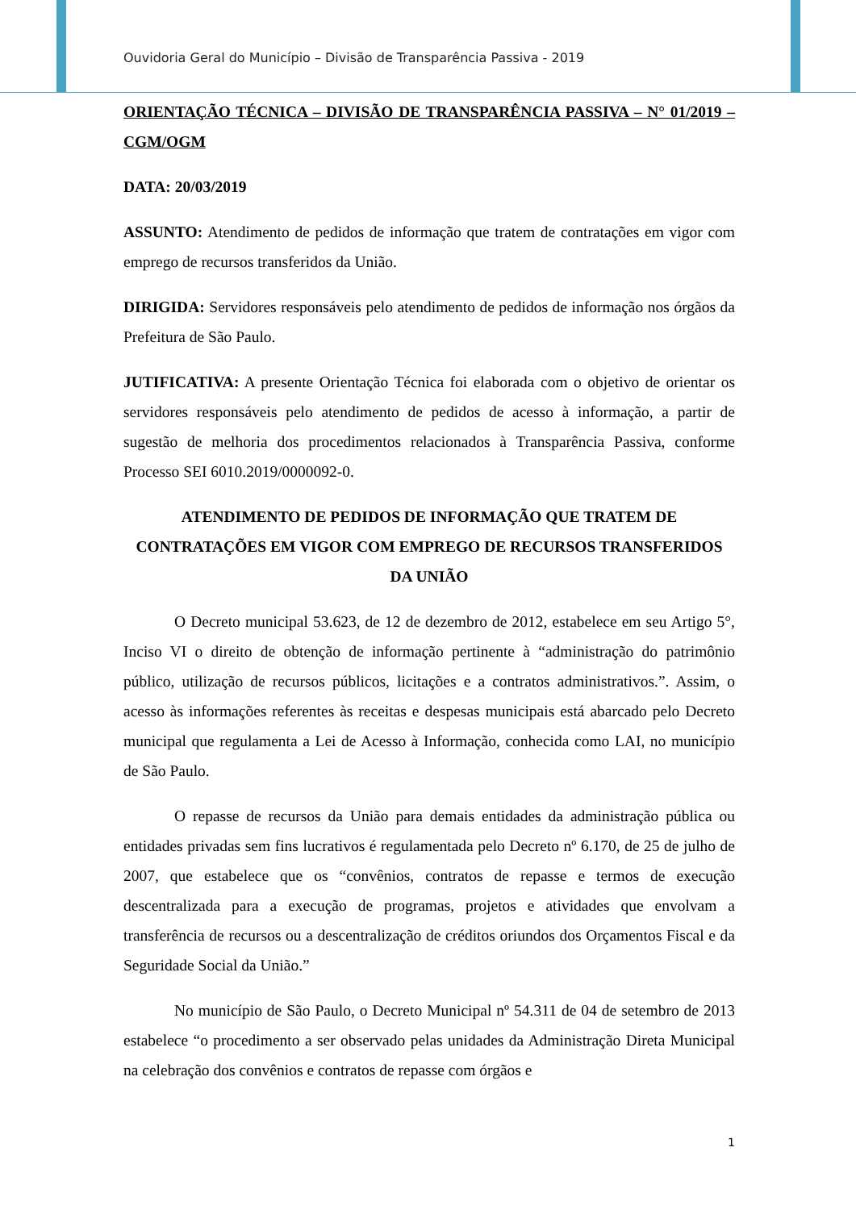Ouvidoria Geral do Município – Divisão de Transparência Passiva - 2019
ORIENTAÇÃO TÉCNICA – DIVISÃO DE TRANSPARÊNCIA PASSIVA – N° 01/2019 – CGM/OGM
DATA: 20/03/2019
ASSUNTO: Atendimento de pedidos de informação que tratem de contratações em vigor com emprego de recursos transferidos da União.
DIRIGIDA: Servidores responsáveis pelo atendimento de pedidos de informação nos órgãos da Prefeitura de São Paulo.
JUTIFICATIVA: A presente Orientação Técnica foi elaborada com o objetivo de orientar os servidores responsáveis pelo atendimento de pedidos de acesso à informação, a partir de sugestão de melhoria dos procedimentos relacionados à Transparência Passiva, conforme Processo SEI 6010.2019/0000092-0.
ATENDIMENTO DE PEDIDOS DE INFORMAÇÃO QUE TRATEM DE CONTRATAÇÕES EM VIGOR COM EMPREGO DE RECURSOS TRANSFERIDOS DA UNIÃO
O Decreto municipal 53.623, de 12 de dezembro de 2012, estabelece em seu Artigo 5°, Inciso VI o direito de obtenção de informação pertinente à “administração do patrimônio público, utilização de recursos públicos, licitações e a contratos administrativos.”. Assim, o acesso às informações referentes às receitas e despesas municipais está abarcado pelo Decreto municipal que regulamenta a Lei de Acesso à Informação, conhecida como LAI, no município de São Paulo.
O repasse de recursos da União para demais entidades da administração pública ou entidades privadas sem fins lucrativos é regulamentada pelo Decreto nº 6.170, de 25 de julho de 2007, que estabelece que os “convênios, contratos de repasse e termos de execução descentralizada para a execução de programas, projetos e atividades que envolvam a transferência de recursos ou a descentralização de créditos oriundos dos Orçamentos Fiscal e da Seguridade Social da União.”
No município de São Paulo, o Decreto Municipal nº 54.311 de 04 de setembro de 2013 estabelece “o procedimento a ser observado pelas unidades da Administração Direta Municipal na celebração dos convênios e contratos de repasse com órgãos e
1